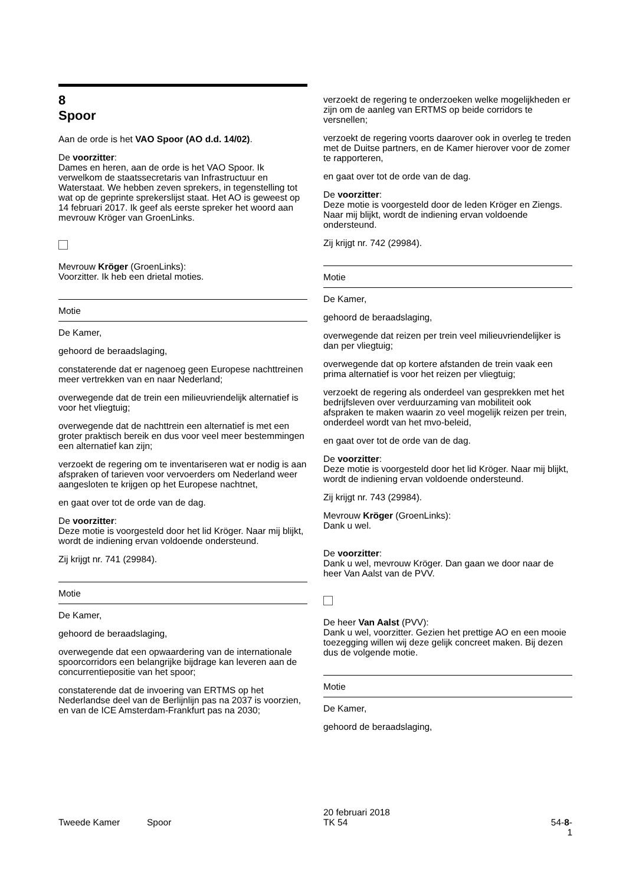8
Spoor
Aan de orde is het VAO Spoor (AO d.d. 14/02).
De voorzitter:
Dames en heren, aan de orde is het VAO Spoor. Ik verwelkom de staatssecretaris van Infrastructuur en Waterstaat. We hebben zeven sprekers, in tegenstelling tot wat op de geprinte sprekerslijst staat. Het AO is geweest op 14 februari 2017. Ik geef als eerste spreker het woord aan mevrouw Kröger van GroenLinks.
Mevrouw Kröger (GroenLinks):
Voorzitter. Ik heb een drietal moties.
Motie
De Kamer,
gehoord de beraadslaging,
constaterende dat er nagenoeg geen Europese nachttreinen meer vertrekken van en naar Nederland;
overwegende dat de trein een milieuvriendelijk alternatief is voor het vliegtuig;
overwegende dat de nachttrein een alternatief is met een groter praktisch bereik en dus voor veel meer bestemmingen een alternatief kan zijn;
verzoekt de regering om te inventariseren wat er nodig is aan afspraken of tarieven voor vervoerders om Nederland weer aangesloten te krijgen op het Europese nachtnet,
en gaat over tot de orde van de dag.
De voorzitter:
Deze motie is voorgesteld door het lid Kröger. Naar mij blijkt, wordt de indiening ervan voldoende ondersteund.
Zij krijgt nr. 741 (29984).
Motie
De Kamer,
gehoord de beraadslaging,
overwegende dat een opwaardering van de internationale spoorcorridors een belangrijke bijdrage kan leveren aan de concurrentiepositie van het spoor;
constaterende dat de invoering van ERTMS op het Nederlandse deel van de Berlijnlijn pas na 2037 is voorzien, en van de ICE Amsterdam-Frankfurt pas na 2030;
verzoekt de regering te onderzoeken welke mogelijkheden er zijn om de aanleg van ERTMS op beide corridors te versnellen;
verzoekt de regering voorts daarover ook in overleg te treden met de Duitse partners, en de Kamer hierover voor de zomer te rapporteren,
en gaat over tot de orde van de dag.
De voorzitter:
Deze motie is voorgesteld door de leden Kröger en Ziengs. Naar mij blijkt, wordt de indiening ervan voldoende ondersteund.
Zij krijgt nr. 742 (29984).
Motie
De Kamer,
gehoord de beraadslaging,
overwegende dat reizen per trein veel milieuvriendelijker is dan per vliegtuig;
overwegende dat op kortere afstanden de trein vaak een prima alternatief is voor het reizen per vliegtuig;
verzoekt de regering als onderdeel van gesprekken met het bedrijfsleven over verduurzaming van mobiliteit ook afspraken te maken waarin zo veel mogelijk reizen per trein, onderdeel wordt van het mvo-beleid,
en gaat over tot de orde van de dag.
De voorzitter:
Deze motie is voorgesteld door het lid Kröger. Naar mij blijkt, wordt de indiening ervan voldoende ondersteund.
Zij krijgt nr. 743 (29984).
Mevrouw Kröger (GroenLinks):
Dank u wel.
De voorzitter:
Dank u wel, mevrouw Kröger. Dan gaan we door naar de heer Van Aalst van de PVV.
De heer Van Aalst (PVV):
Dank u wel, voorzitter. Gezien het prettige AO en een mooie toezegging willen wij deze gelijk concreet maken. Bij dezen dus de volgende motie.
Motie
De Kamer,
gehoord de beraadslaging,
Tweede Kamer Spoor
20 februari 2018
TK 54
54-8-1